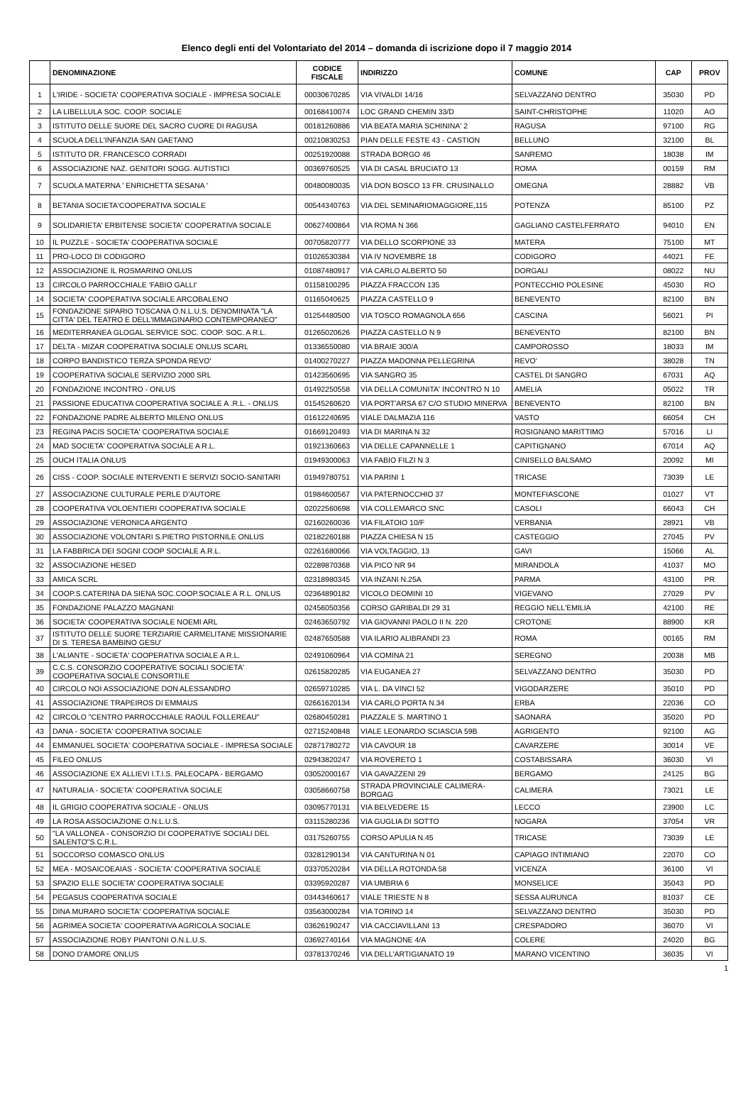Elenco degli enti del Volontariato del 2014 – domanda di iscrizione dopo il 7 maggio 2014
| | DENOMINAZIONE | CODICE FISCALE | INDIRIZZO | COMUNE | CAP | PROV |
| --- | --- | --- | --- | --- | --- | --- |
| 1 | L'IRIDE - SOCIETA' COOPERATIVA SOCIALE - IMPRESA SOCIALE | 00030670285 | VIA VIVALDI 14/16 | SELVAZZANO DENTRO | 35030 | PD |
| 2 | LA LIBELLULA SOC. COOP. SOCIALE | 00168410074 | LOC GRAND CHEMIN 33/D | SAINT-CHRISTOPHE | 11020 | AO |
| 3 | ISTITUTO DELLE SUORE DEL SACRO CUORE DI RAGUSA | 00181260886 | VIA BEATA MARIA SCHININA' 2 | RAGUSA | 97100 | RG |
| 4 | SCUOLA DELL'INFANZIA SAN GAETANO | 00210830253 | PIAN DELLE FESTE 43 - CASTION | BELLUNO | 32100 | BL |
| 5 | ISTITUTO DR. FRANCESCO CORRADI | 00251920088 | STRADA BORGO 46 | SANREMO | 18038 | IM |
| 6 | ASSOCIAZIONE NAZ. GENITORI SOGG. AUTISTICI | 00369760525 | VIA DI CASAL BRUCIATO 13 | ROMA | 00159 | RM |
| 7 | SCUOLA MATERNA ' ENRICHETTA SESANA ' | 00480080035 | VIA DON BOSCO 13 FR. CRUSINALLO | OMEGNA | 28882 | VB |
| 8 | BETANIA SOCIETA'COOPERATIVA SOCIALE | 00544340763 | VIA DEL SEMINARIOMAGGIORE,115 | POTENZA | 85100 | PZ |
| 9 | SOLIDARIETA' ERBITENSE SOCIETA' COOPERATIVA SOCIALE | 00627400864 | VIA ROMA N 366 | GAGLIANO CASTELFERRATO | 94010 | EN |
| 10 | IL PUZZLE - SOCIETA' COOPERATIVA SOCIALE | 00705820777 | VIA DELLO SCORPIONE 33 | MATERA | 75100 | MT |
| 11 | PRO-LOCO DI CODIGORO | 01026530384 | VIA IV NOVEMBRE 18 | CODIGORO | 44021 | FE |
| 12 | ASSOCIAZIONE IL ROSMARINO ONLUS | 01087480917 | VIA CARLO ALBERTO 50 | DORGALI | 08022 | NU |
| 13 | CIRCOLO PARROCCHIALE 'FABIO GALLI' | 01158100295 | PIAZZA FRACCON 135 | PONTECCHIO POLESINE | 45030 | RO |
| 14 | SOCIETA' COOPERATIVA SOCIALE ARCOBALENO | 01165040625 | PIAZZA CASTELLO 9 | BENEVENTO | 82100 | BN |
| 15 | FONDAZIONE SIPARIO TOSCANA O.N.L.U.S. DENOMINATA "LA CITTA' DEL TEATRO E DELL'IMMAGINARIO CONTEMPORANEO" | 01254480500 | VIA TOSCO ROMAGNOLA 656 | CASCINA | 56021 | PI |
| 16 | MEDITERRANEA GLOGAL SERVICE SOC. COOP. SOC. A R.L. | 01265020626 | PIAZZA CASTELLO N 9 | BENEVENTO | 82100 | BN |
| 17 | DELTA - MIZAR COOPERATIVA SOCIALE ONLUS SCARL | 01336550080 | VIA BRAIE 300/A | CAMPOROSSO | 18033 | IM |
| 18 | CORPO BANDISTICO TERZA SPONDA REVO' | 01400270227 | PIAZZA MADONNA PELLEGRINA | REVO' | 38028 | TN |
| 19 | COOPERATIVA SOCIALE SERVIZIO 2000 SRL | 01423560695 | VIA SANGRO 35 | CASTEL DI SANGRO | 67031 | AQ |
| 20 | FONDAZIONE INCONTRO - ONLUS | 01492250558 | VIA DELLA COMUNITA' INCONTRO N 10 | AMELIA | 05022 | TR |
| 21 | PASSIONE EDUCATIVA COOPERATIVA SOCIALE A .R.L. - ONLUS | 01545260620 | VIA PORT'ARSA 67 C/O STUDIO MINERVA | BENEVENTO | 82100 | BN |
| 22 | FONDAZIONE PADRE ALBERTO MILENO ONLUS | 01612240695 | VIALE DALMAZIA 116 | VASTO | 66054 | CH |
| 23 | REGINA PACIS SOCIETA' COOPERATIVA SOCIALE | 01669120493 | VIA DI MARINA N 32 | ROSIGNANO MARITTIMO | 57016 | LI |
| 24 | MAD SOCIETA' COOPERATIVA SOCIALE A R.L. | 01921360663 | VIA DELLE CAPANNELLE 1 | CAPITIGNANO | 67014 | AQ |
| 25 | OUCH ITALIA ONLUS | 01949300063 | VIA FABIO FILZI N 3 | CINISELLO BALSAMO | 20092 | MI |
| 26 | CISS - COOP. SOCIALE INTERVENTI E SERVIZI SOCIO-SANITARI | 01949780751 | VIA PARINI 1 | TRICASE | 73039 | LE |
| 27 | ASSOCIAZIONE CULTURALE PERLE D'AUTORE | 01984600567 | VIA PATERNOCCHIO 37 | MONTEFIASCONE | 01027 | VT |
| 28 | COOPERATIVA VOLOENTIERI COOPERATIVA SOCIALE | 02022560698 | VIA COLLEMARCO SNC | CASOLI | 66043 | CH |
| 29 | ASSOCIAZIONE VERONICA ARGENTO | 02160260036 | VIA FILATOIO 10/F | VERBANIA | 28921 | VB |
| 30 | ASSOCIAZIONE VOLONTARI S.PIETRO PISTORNILE ONLUS | 02182260188 | PIAZZA CHIESA N 15 | CASTEGGIO | 27045 | PV |
| 31 | LA FABBRICA DEI SOGNI COOP SOCIALE A.R.L. | 02261680066 | VIA VOLTAGGIO, 13 | GAVI | 15066 | AL |
| 32 | ASSOCIAZIONE HESED | 02289870368 | VIA PICO NR 94 | MIRANDOLA | 41037 | MO |
| 33 | AMICA SCRL | 02318980345 | VIA INZANI N.25A | PARMA | 43100 | PR |
| 34 | COOP.S.CATERINA DA SIENA SOC.COOP.SOCIALE A R.L. ONLUS | 02364890182 | VICOLO DEOMINI 10 | VIGEVANO | 27029 | PV |
| 35 | FONDAZIONE PALAZZO MAGNANI | 02456050356 | CORSO GARIBALDI 29 31 | REGGIO NELL'EMILIA | 42100 | RE |
| 36 | SOCIETA' COOPERATIVA SOCIALE NOEMI ARL | 02463650792 | VIA GIOVANNI PAOLO II N. 220 | CROTONE | 88900 | KR |
| 37 | ISTITUTO DELLE SUORE TERZIARIE CARMELITANE MISSIONARIE DI S. TERESA BAMBINO GESU' | 02487650588 | VIA ILARIO ALIBRANDI 23 | ROMA | 00165 | RM |
| 38 | L'ALIANTE - SOCIETA' COOPERATIVA SOCIALE A R.L. | 02491060964 | VIA COMINA 21 | SEREGNO | 20038 | MB |
| 39 | C.C.S. CONSORZIO COOPERATIVE SOCIALI SOCIETA' COOPERATIVA SOCIALE CONSORTILE | 02615820285 | VIA EUGANEA 27 | SELVAZZANO DENTRO | 35030 | PD |
| 40 | CIRCOLO NOI ASSOCIAZIONE DON ALESSANDRO | 02659710285 | VIA L. DA VINCI 52 | VIGODARZERE | 35010 | PD |
| 41 | ASSOCIAZIONE TRAPEIROS DI EMMAUS | 02661620134 | VIA CARLO PORTA N.34 | ERBA | 22036 | CO |
| 42 | CIRCOLO "CENTRO PARROCCHIALE RAOUL FOLLEREAU" | 02680450281 | PIAZZALE S. MARTINO 1 | SAONARA | 35020 | PD |
| 43 | DANA - SOCIETA' COOPERATIVA SOCIALE | 02715240848 | VIALE LEONARDO SCIASCIA 59B | AGRIGENTO | 92100 | AG |
| 44 | EMMANUEL SOCIETA' COOPERATIVA SOCIALE - IMPRESA SOCIALE | 02871780272 | VIA CAVOUR 18 | CAVARZERE | 30014 | VE |
| 45 | FILEO ONLUS | 02943820247 | VIA ROVERETO 1 | COSTABISSARA | 36030 | VI |
| 46 | ASSOCIAZIONE EX ALLIEVI I.T.I.S. PALEOCAPA - BERGAMO | 03052000167 | VIA GAVAZZENI 29 | BERGAMO | 24125 | BG |
| 47 | NATURALIA - SOCIETA' COOPERATIVA SOCIALE | 03058660758 | STRADA PROVINCIALE CALIMERA-BORGAG | CALIMERA | 73021 | LE |
| 48 | IL GRIGIO COOPERATIVA SOCIALE - ONLUS | 03095770131 | VIA BELVEDERE 15 | LECCO | 23900 | LC |
| 49 | LA ROSA ASSOCIAZIONE O.N.L.U.S. | 03115280236 | VIA GUGLIA DI SOTTO | NOGARA | 37054 | VR |
| 50 | "LA VALLONEA - CONSORZIO DI COOPERATIVE SOCIALI DEL SALENTO"S.C.R.L. | 03175260755 | CORSO APULIA N.45 | TRICASE | 73039 | LE |
| 51 | SOCCORSO COMASCO ONLUS | 03281290134 | VIA CANTURINA N 01 | CAPIAGO INTIMIANO | 22070 | CO |
| 52 | MEA - MOSAICOEAIAS - SOCIETA' COOPERATIVA SOCIALE | 03370520284 | VIA DELLA ROTONDA 58 | VICENZA | 36100 | VI |
| 53 | SPAZIO ELLE SOCIETA' COOPERATIVA SOCIALE | 03395920287 | VIA UMBRIA 6 | MONSELICE | 35043 | PD |
| 54 | PEGASUS COOPERATIVA SOCIALE | 03443460617 | VIALE TRIESTE N 8 | SESSA AURUNCA | 81037 | CE |
| 55 | DINA MURARO SOCIETA' COOPERATIVA SOCIALE | 03563000284 | VIA TORINO 14 | SELVAZZANO DENTRO | 35030 | PD |
| 56 | AGRIMEA SOCIETA' COOPERATIVA AGRICOLA SOCIALE | 03626190247 | VIA CACCIAVILLANI 13 | CRESPADORO | 36070 | VI |
| 57 | ASSOCIAZIONE ROBY PIANTONI O.N.L.U.S. | 03692740164 | VIA MAGNONE 4/A | COLERE | 24020 | BG |
| 58 | DONO D'AMORE ONLUS | 03781370246 | VIA DELL'ARTIGIANATO 19 | MARANO VICENTINO | 36035 | VI |
1